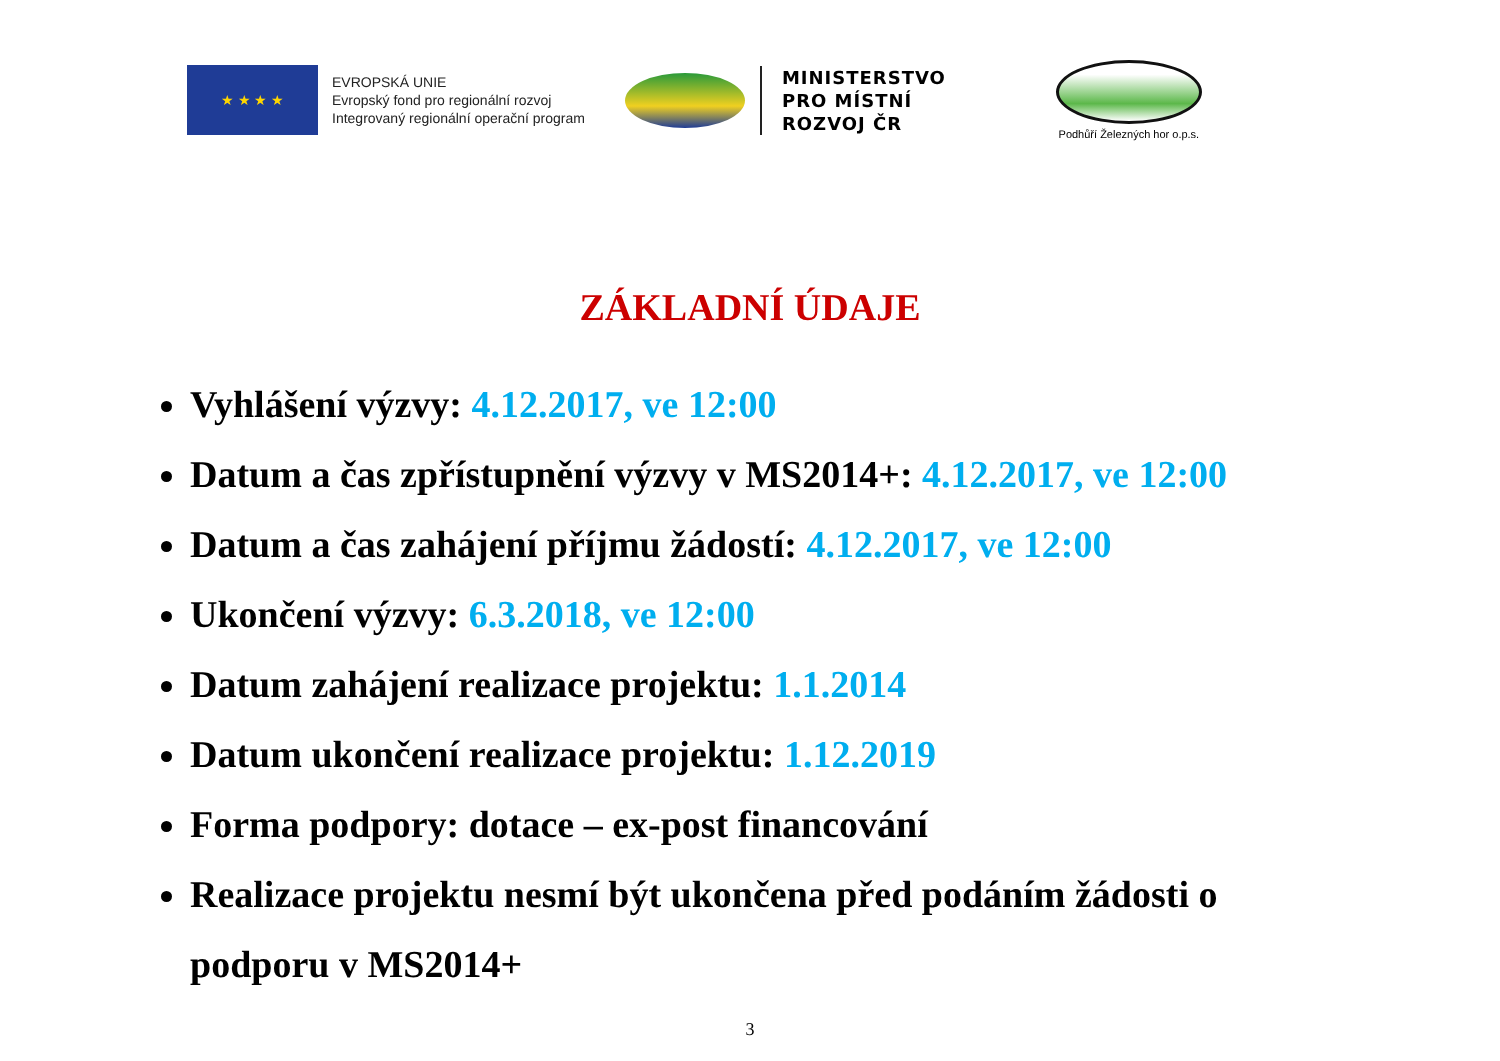★ ★ ★ ★
EVROPSKÁ UNIE
Evropský fond pro regionální rozvoj
Integrovaný regionální operační program
MINISTERSTVO
PRO MÍSTNÍ
ROZVOJ ČR
Podhůří Železných hor o.p.s.
ZÁKLADNÍ ÚDAJE
Vyhlášení výzvy: 4.12.2017, ve 12:00
Datum a čas zpřístupnění výzvy v MS2014+: 4.12.2017, ve 12:00
Datum a čas zahájení příjmu žádostí: 4.12.2017, ve 12:00
Ukončení výzvy: 6.3.2018, ve 12:00
Datum zahájení realizace projektu: 1.1.2014
Datum ukončení realizace projektu: 1.12.2019
Forma podpory: dotace – ex-post financování
Realizace projektu nesmí být ukončena před podáním žádosti o podporu v MS2014+
3